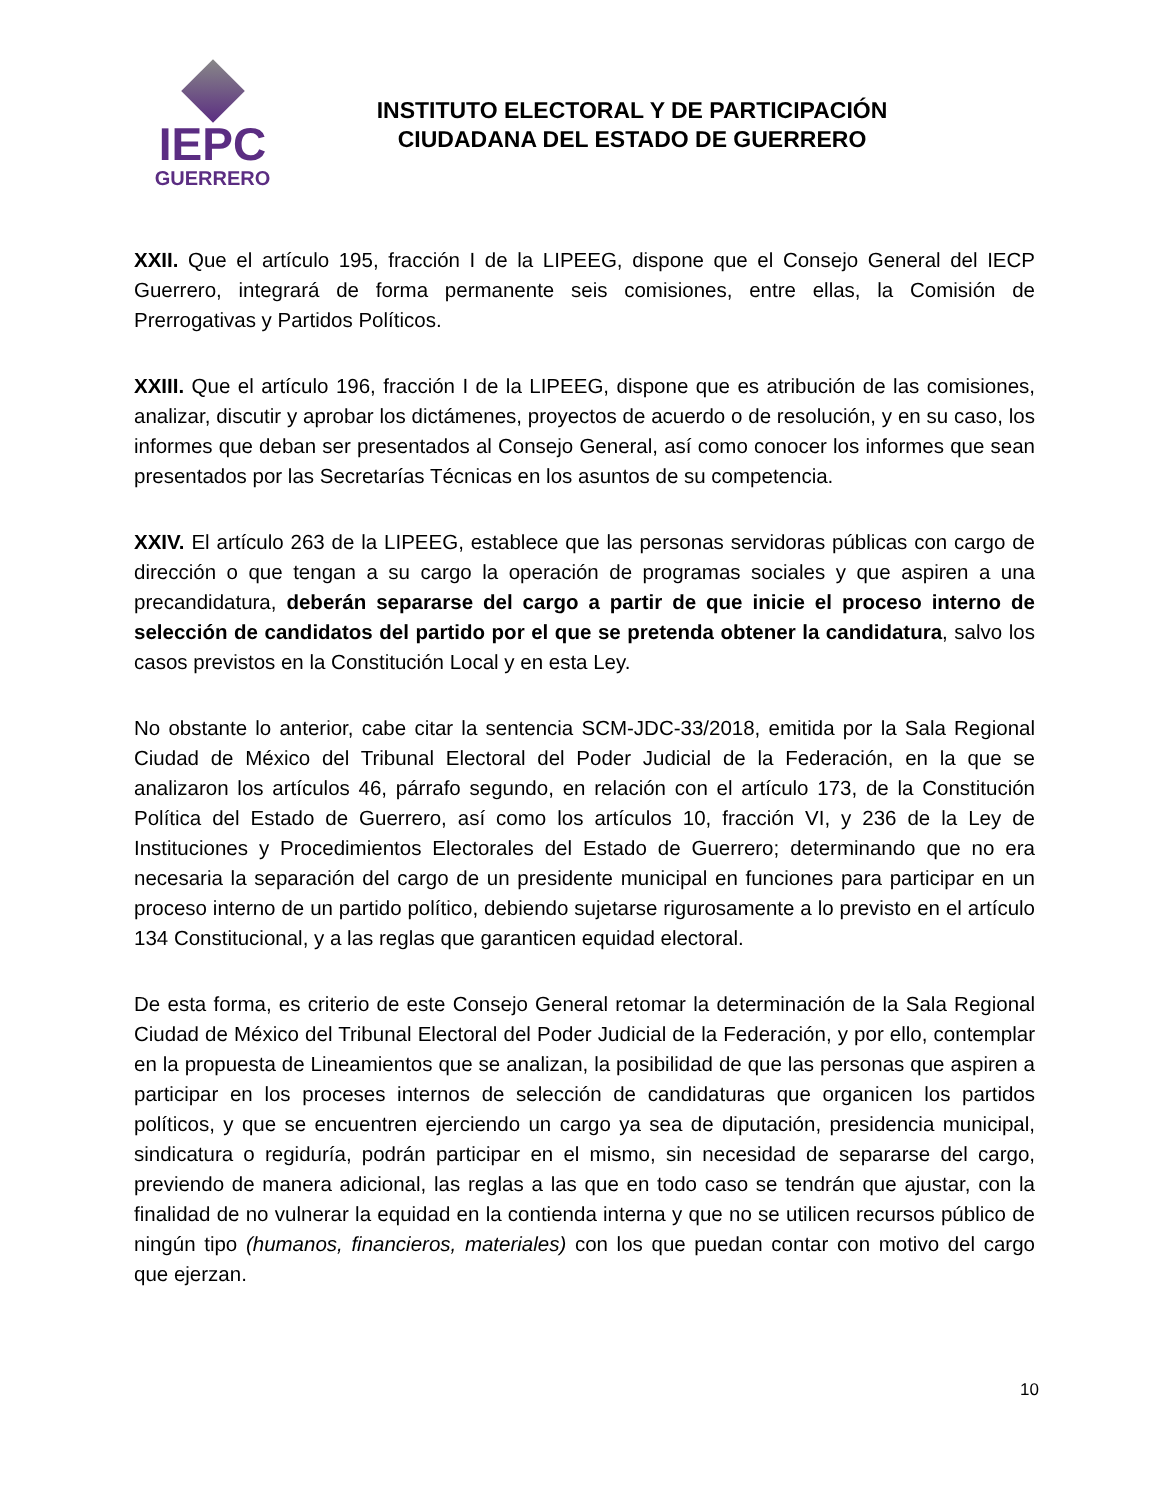IEPC
GUERRERO
INSTITUTO ELECTORAL Y DE PARTICIPACIÓN
CIUDADANA DEL ESTADO DE GUERRERO
XXII. Que el artículo 195, fracción I de la LIPEEG, dispone que el Consejo General del IECP Guerrero, integrará de forma permanente seis comisiones, entre ellas, la Comisión de Prerrogativas y Partidos Políticos.
XXIII. Que el artículo 196, fracción I de la LIPEEG, dispone que es atribución de las comisiones, analizar, discutir y aprobar los dictámenes, proyectos de acuerdo o de resolución, y en su caso, los informes que deban ser presentados al Consejo General, así como conocer los informes que sean presentados por las Secretarías Técnicas en los asuntos de su competencia.
XXIV. El artículo 263 de la LIPEEG, establece que las personas servidoras públicas con cargo de dirección o que tengan a su cargo la operación de programas sociales y que aspiren a una precandidatura, deberán separarse del cargo a partir de que inicie el proceso interno de selección de candidatos del partido por el que se pretenda obtener la candidatura, salvo los casos previstos en la Constitución Local y en esta Ley.
No obstante lo anterior, cabe citar la sentencia SCM-JDC-33/2018, emitida por la Sala Regional Ciudad de México del Tribunal Electoral del Poder Judicial de la Federación, en la que se analizaron los artículos 46, párrafo segundo, en relación con el artículo 173, de la Constitución Política del Estado de Guerrero, así como los artículos 10, fracción VI, y 236 de la Ley de Instituciones y Procedimientos Electorales del Estado de Guerrero; determinando que no era necesaria la separación del cargo de un presidente municipal en funciones para participar en un proceso interno de un partido político, debiendo sujetarse rigurosamente a lo previsto en el artículo 134 Constitucional, y a las reglas que garanticen equidad electoral.
De esta forma, es criterio de este Consejo General retomar la determinación de la Sala Regional Ciudad de México del Tribunal Electoral del Poder Judicial de la Federación, y por ello, contemplar en la propuesta de Lineamientos que se analizan, la posibilidad de que las personas que aspiren a participar en los proceses internos de selección de candidaturas que organicen los partidos políticos, y que se encuentren ejerciendo un cargo ya sea de diputación, presidencia municipal, sindicatura o regiduría, podrán participar en el mismo, sin necesidad de separarse del cargo, previendo de manera adicional, las reglas a las que en todo caso se tendrán que ajustar, con la finalidad de no vulnerar la equidad en la contienda interna y que no se utilicen recursos público de ningún tipo (humanos, financieros, materiales) con los que puedan contar con motivo del cargo que ejerzan.
10